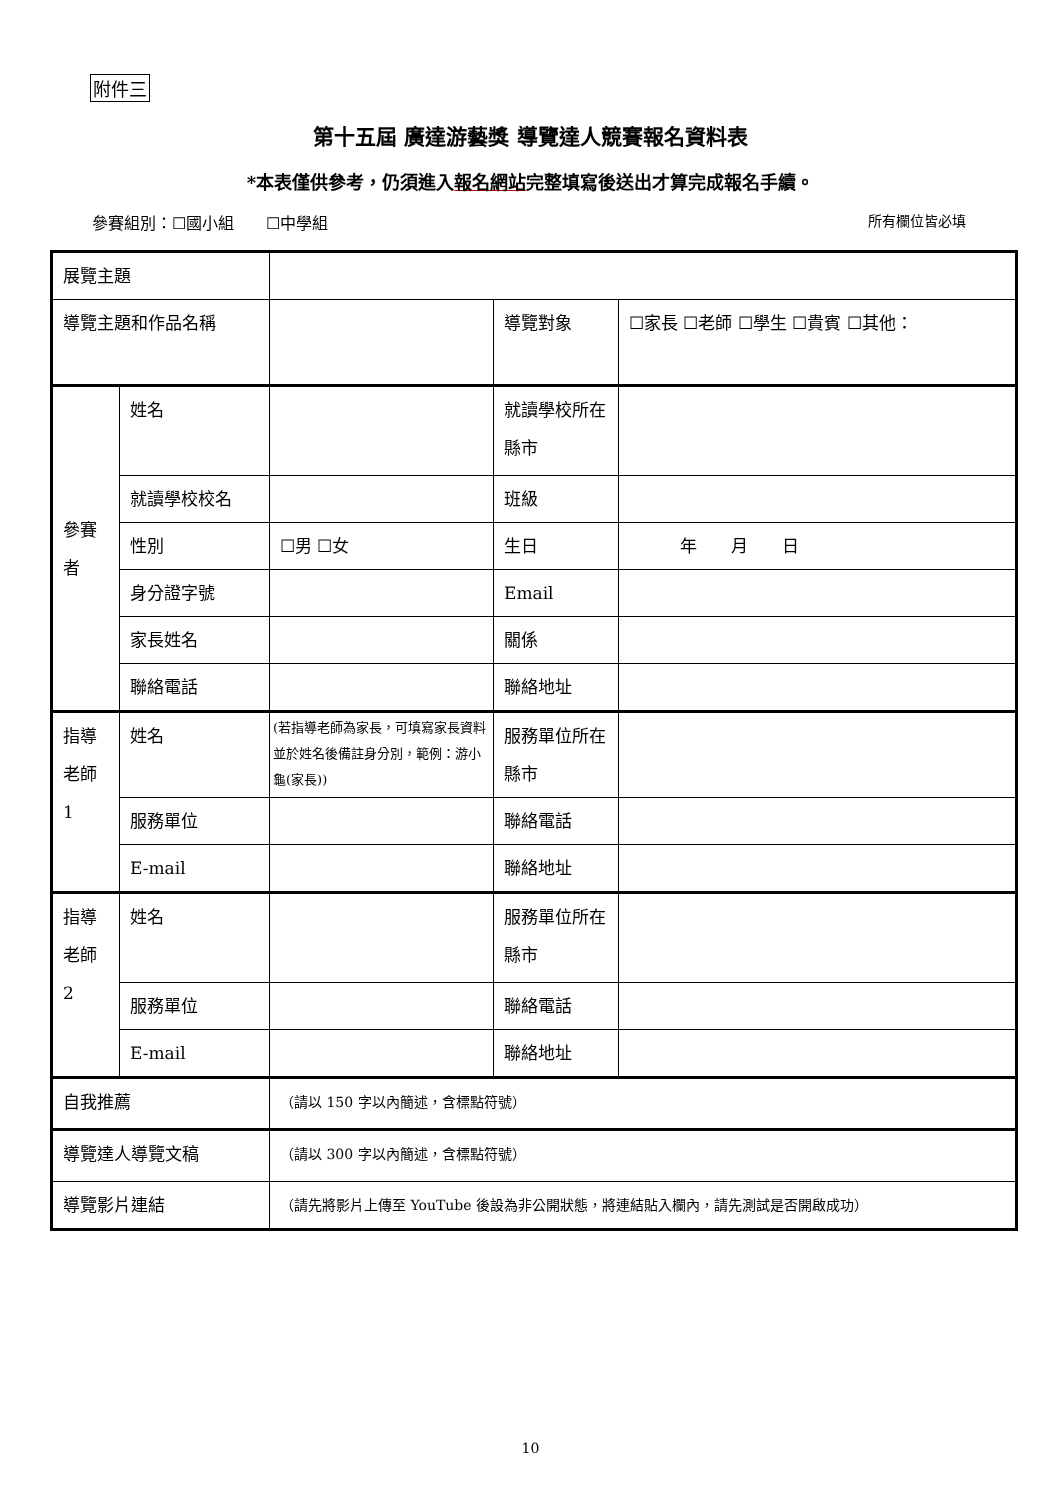附件三
第十五屆 廣達游藝獎 導覽達人競賽報名資料表
*本表僅供參考，仍須進入報名網站完整填寫後送出才算完成報名手續。
參賽組別：☐國小組　　☐中學組 所有欄位皆必填
| 展覽主題 | | | | |
| 導覽主題和作品名稱 | | | 導覽對象 | ☐家長 ☐老師 ☐學生 ☐貴賓 ☐其他： |
| 參賽者 | 姓名 | | 就讀學校所在縣市 | |
| | 就讀學校校名 | | 班級 | |
| | 性別 | ☐男 ☐女 | 生日 | 年 月 日 |
| | 身分證字號 | | Email | |
| | 家長姓名 | | 關係 | |
| | 聯絡電話 | | 聯絡地址 | |
| 指導老師 1 | 姓名 | (若指導老師為家長，可填寫家長資料並於姓名後備註身分別，範例：游小龜(家長)) | 服務單位所在縣市 | |
| | 服務單位 | | 聯絡電話 | |
| | E-mail | | 聯絡地址 | |
| 指導老師 2 | 姓名 | | 服務單位所在縣市 | |
| | 服務單位 | | 聯絡電話 | |
| | E-mail | | 聯絡地址 | |
| 自我推薦 | | （請以 150 字以內簡述，含標點符號） | | |
| 導覽達人導覽文稿 | | （請以 300 字以內簡述，含標點符號） | | |
| 導覽影片連結 | | （請先將影片上傳至 YouTube 後設為非公開狀態，將連結貼入欄內，請先測試是否開啟成功） | | |
10